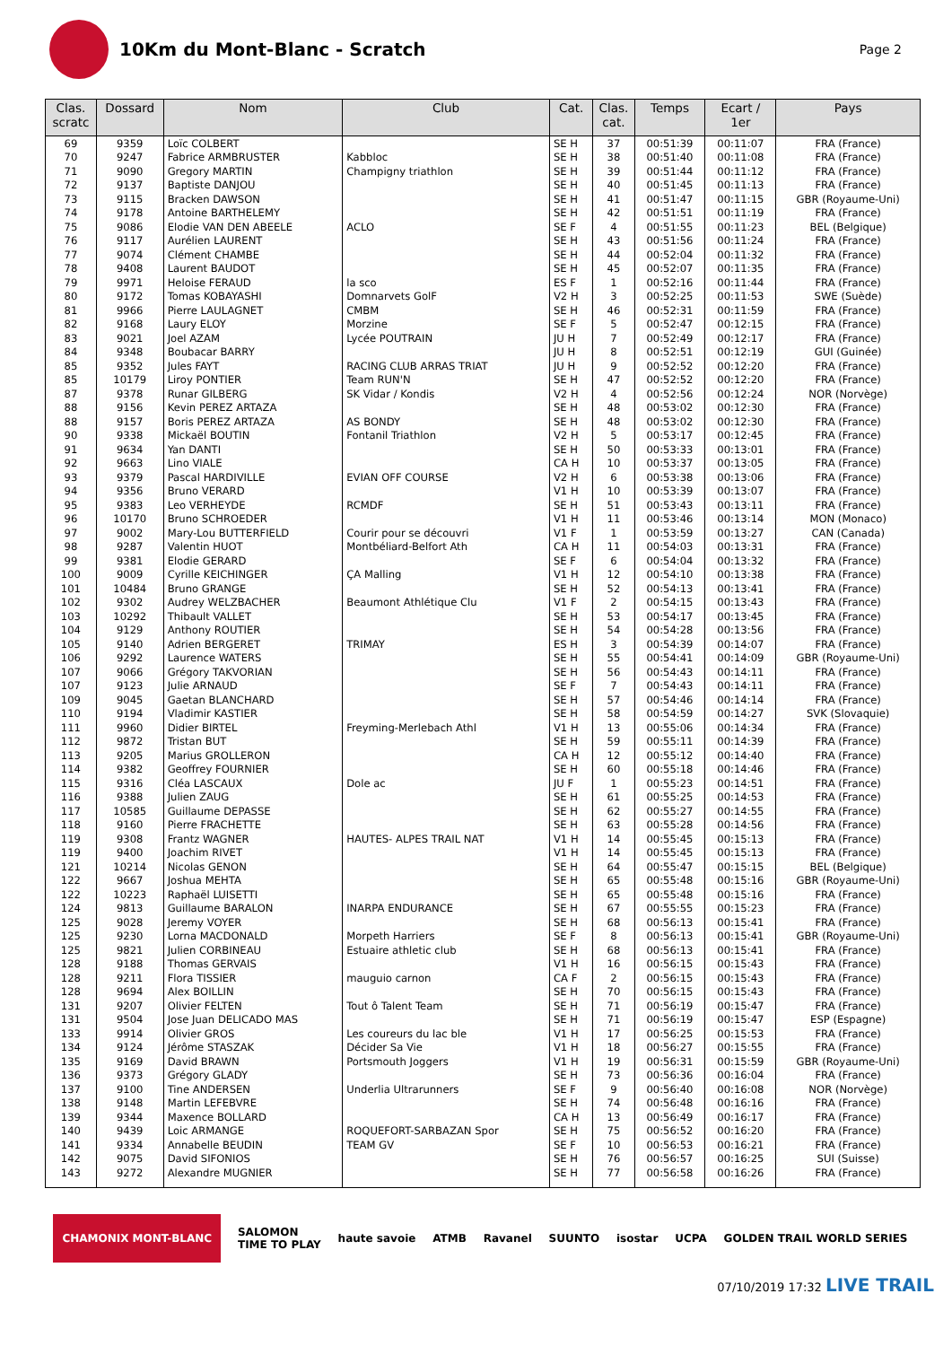10Km du Mont-Blanc - Scratch
Page 2
| Clas. scratc | Dossard | Nom | Club | Cat. | Clas. cat. | Temps | Ecart / 1er | Pays |
| --- | --- | --- | --- | --- | --- | --- | --- | --- |
| 69 | 9359 | Loïc COLBERT | | SE H | 37 | 00:51:39 | 00:11:07 | FRA (France) |
| 70 | 9247 | Fabrice ARMBRUSTER | Kabbloc | SE H | 38 | 00:51:40 | 00:11:08 | FRA (France) |
| 71 | 9090 | Gregory MARTIN | Champigny triathlon | SE H | 39 | 00:51:44 | 00:11:12 | FRA (France) |
| 72 | 9137 | Baptiste DANJOU | | SE H | 40 | 00:51:45 | 00:11:13 | FRA (France) |
| 73 | 9115 | Bracken DAWSON | | SE H | 41 | 00:51:47 | 00:11:15 | GBR (Royaume-Uni) |
| 74 | 9178 | Antoine BARTHELEMY | | SE H | 42 | 00:51:51 | 00:11:19 | FRA (France) |
| 75 | 9086 | Elodie VAN DEN ABEELE | ACLO | SE F | 4 | 00:51:55 | 00:11:23 | BEL (Belgique) |
| 76 | 9117 | Aurélien LAURENT | | SE H | 43 | 00:51:56 | 00:11:24 | FRA (France) |
| 77 | 9074 | Clément CHAMBE | | SE H | 44 | 00:52:04 | 00:11:32 | FRA (France) |
| 78 | 9408 | Laurent BAUDOT | | SE H | 45 | 00:52:07 | 00:11:35 | FRA (France) |
| 79 | 9971 | Heloise FERAUD | la sco | ES F | 1 | 00:52:16 | 00:11:44 | FRA (France) |
| 80 | 9172 | Tomas KOBAYASHI | Domnarvets GolF | V2 H | 3 | 00:52:25 | 00:11:53 | SWE (Suède) |
| 81 | 9966 | Pierre LAULAGNET | CMBM | SE H | 46 | 00:52:31 | 00:11:59 | FRA (France) |
| 82 | 9168 | Laury ELOY | Morzine | SE F | 5 | 00:52:47 | 00:12:15 | FRA (France) |
| 83 | 9021 | Joel AZAM | Lycée POUTRAIN | JU H | 7 | 00:52:49 | 00:12:17 | FRA (France) |
| 84 | 9348 | Boubacar BARRY | | JU H | 8 | 00:52:51 | 00:12:19 | GUI (Guinée) |
| 85 | 9352 | Jules FAYT | RACING CLUB ARRAS TRIAT | JU H | 9 | 00:52:52 | 00:12:20 | FRA (France) |
| 85 | 10179 | Liroy PONTIER | Team RUN'N | SE H | 47 | 00:52:52 | 00:12:20 | FRA (France) |
| 87 | 9378 | Runar GILBERG | SK Vidar / Kondis | V2 H | 4 | 00:52:56 | 00:12:24 | NOR (Norvège) |
| 88 | 9156 | Kevin PEREZ ARTAZA | | SE H | 48 | 00:53:02 | 00:12:30 | FRA (France) |
| 88 | 9157 | Boris PEREZ ARTAZA | AS BONDY | SE H | 48 | 00:53:02 | 00:12:30 | FRA (France) |
| 90 | 9338 | Mickaël BOUTIN | Fontanil Triathlon | V2 H | 5 | 00:53:17 | 00:12:45 | FRA (France) |
| 91 | 9634 | Yan DANTI | | SE H | 50 | 00:53:33 | 00:13:01 | FRA (France) |
| 92 | 9663 | Lino VIALE | | CA H | 10 | 00:53:37 | 00:13:05 | FRA (France) |
| 93 | 9379 | Pascal HARDIVILLE | EVIAN OFF COURSE | V2 H | 6 | 00:53:38 | 00:13:06 | FRA (France) |
| 94 | 9356 | Bruno VERARD | | V1 H | 10 | 00:53:39 | 00:13:07 | FRA (France) |
| 95 | 9383 | Leo VERHEYDE | RCMDF | SE H | 51 | 00:53:43 | 00:13:11 | FRA (France) |
| 96 | 10170 | Bruno SCHROEDER | | V1 H | 11 | 00:53:46 | 00:13:14 | MON (Monaco) |
| 97 | 9002 | Mary-Lou BUTTERFIELD | Courir pour se découvri | V1 F | 1 | 00:53:59 | 00:13:27 | CAN (Canada) |
| 98 | 9287 | Valentin HUOT | Montbéliard-Belfort Ath | CA H | 11 | 00:54:03 | 00:13:31 | FRA (France) |
| 99 | 9381 | Elodie GERARD | | SE F | 6 | 00:54:04 | 00:13:32 | FRA (France) |
| 100 | 9009 | Cyrille KEICHINGER | ÇA Malling | V1 H | 12 | 00:54:10 | 00:13:38 | FRA (France) |
| 101 | 10484 | Bruno GRANGE | | SE H | 52 | 00:54:13 | 00:13:41 | FRA (France) |
| 102 | 9302 | Audrey WELZBACHER | Beaumont Athlétique Clu | V1 F | 2 | 00:54:15 | 00:13:43 | FRA (France) |
| 103 | 10292 | Thibault VALLET | | SE H | 53 | 00:54:17 | 00:13:45 | FRA (France) |
| 104 | 9129 | Anthony ROUTIER | | SE H | 54 | 00:54:28 | 00:13:56 | FRA (France) |
| 105 | 9140 | Adrien BERGERET | TRIMAY | ES H | 3 | 00:54:39 | 00:14:07 | FRA (France) |
| 106 | 9292 | Laurence WATERS | | SE H | 55 | 00:54:41 | 00:14:09 | GBR (Royaume-Uni) |
| 107 | 9066 | Grégory TAKVORIAN | | SE H | 56 | 00:54:43 | 00:14:11 | FRA (France) |
| 107 | 9123 | Julie ARNAUD | | SE F | 7 | 00:54:43 | 00:14:11 | FRA (France) |
| 109 | 9045 | Gaetan BLANCHARD | | SE H | 57 | 00:54:46 | 00:14:14 | FRA (France) |
| 110 | 9194 | Vladimir KASTIER | | SE H | 58 | 00:54:59 | 00:14:27 | SVK (Slovaquie) |
| 111 | 9960 | Didier BIRTEL | Freyming-Merlebach Athl | V1 H | 13 | 00:55:06 | 00:14:34 | FRA (France) |
| 112 | 9872 | Tristan BUT | | SE H | 59 | 00:55:11 | 00:14:39 | FRA (France) |
| 113 | 9205 | Marius GROLLERON | | CA H | 12 | 00:55:12 | 00:14:40 | FRA (France) |
| 114 | 9382 | Geoffrey FOURNIER | | SE H | 60 | 00:55:18 | 00:14:46 | FRA (France) |
| 115 | 9316 | Cléa LASCAUX | Dole ac | JU F | 1 | 00:55:23 | 00:14:51 | FRA (France) |
| 116 | 9388 | Julien ZAUG | | SE H | 61 | 00:55:25 | 00:14:53 | FRA (France) |
| 117 | 10585 | Guillaume DEPASSE | | SE H | 62 | 00:55:27 | 00:14:55 | FRA (France) |
| 118 | 9160 | Pierre FRACHETTE | | SE H | 63 | 00:55:28 | 00:14:56 | FRA (France) |
| 119 | 9308 | Frantz WAGNER | HAUTES- ALPES TRAIL NAT | V1 H | 14 | 00:55:45 | 00:15:13 | FRA (France) |
| 119 | 9400 | Joachim RIVET | | V1 H | 14 | 00:55:45 | 00:15:13 | FRA (France) |
| 121 | 10214 | Nicolas GENON | | SE H | 64 | 00:55:47 | 00:15:15 | BEL (Belgique) |
| 122 | 9667 | Joshua MEHTA | | SE H | 65 | 00:55:48 | 00:15:16 | GBR (Royaume-Uni) |
| 122 | 10223 | Raphaël LUISETTI | | SE H | 65 | 00:55:48 | 00:15:16 | FRA (France) |
| 124 | 9813 | Guillaume BARALON | INARPA ENDURANCE | SE H | 67 | 00:55:55 | 00:15:23 | FRA (France) |
| 125 | 9028 | Jeremy VOYER | | SE H | 68 | 00:56:13 | 00:15:41 | FRA (France) |
| 125 | 9230 | Lorna MACDONALD | Morpeth Harriers | SE F | 8 | 00:56:13 | 00:15:41 | GBR (Royaume-Uni) |
| 125 | 9821 | Julien CORBINEAU | Estuaire athletic club | SE H | 68 | 00:56:13 | 00:15:41 | FRA (France) |
| 128 | 9188 | Thomas GERVAIS | | V1 H | 16 | 00:56:15 | 00:15:43 | FRA (France) |
| 128 | 9211 | Flora TISSIER | mauguio carnon | CA F | 2 | 00:56:15 | 00:15:43 | FRA (France) |
| 128 | 9694 | Alex BOILLIN | | SE H | 70 | 00:56:15 | 00:15:43 | FRA (France) |
| 131 | 9207 | Olivier FELTEN | Tout ô Talent Team | SE H | 71 | 00:56:19 | 00:15:47 | FRA (France) |
| 131 | 9504 | Jose Juan DELICADO MAS | | SE H | 71 | 00:56:19 | 00:15:47 | ESP (Espagne) |
| 133 | 9914 | Olivier GROS | Les coureurs du lac ble | V1 H | 17 | 00:56:25 | 00:15:53 | FRA (France) |
| 134 | 9124 | Jérôme STASZAK | Décider Sa Vie | V1 H | 18 | 00:56:27 | 00:15:55 | FRA (France) |
| 135 | 9169 | David BRAWN | Portsmouth Joggers | V1 H | 19 | 00:56:31 | 00:15:59 | GBR (Royaume-Uni) |
| 136 | 9373 | Grégory GLADY | | SE H | 73 | 00:56:36 | 00:16:04 | FRA (France) |
| 137 | 9100 | Tine ANDERSEN | Underlia Ultrarunners | SE F | 9 | 00:56:40 | 00:16:08 | NOR (Norvège) |
| 138 | 9148 | Martin LEFEBVRE | | SE H | 74 | 00:56:48 | 00:16:16 | FRA (France) |
| 139 | 9344 | Maxence BOLLARD | | CA H | 13 | 00:56:49 | 00:16:17 | FRA (France) |
| 140 | 9439 | Loic ARMANGE | ROQUEFORT-SARBAZAN Spor | SE H | 75 | 00:56:52 | 00:16:20 | FRA (France) |
| 141 | 9334 | Annabelle BEUDIN | TEAM GV | SE F | 10 | 00:56:53 | 00:16:21 | FRA (France) |
| 142 | 9075 | David SIFONIOS | | SE H | 76 | 00:56:57 | 00:16:25 | SUI (Suisse) |
| 143 | 9272 | Alexandre MUGNIER | | SE H | 77 | 00:56:58 | 00:16:26 | FRA (France) |
CHAMONIX MONT-BLANC SALOMON
TIME TO PLAY haute savoie ATMB Ravanel SUUNTO isostar UCPA GOLDEN TRAIL WORLD SERIES
07/10/2019 17:32 LIVE TRAIL